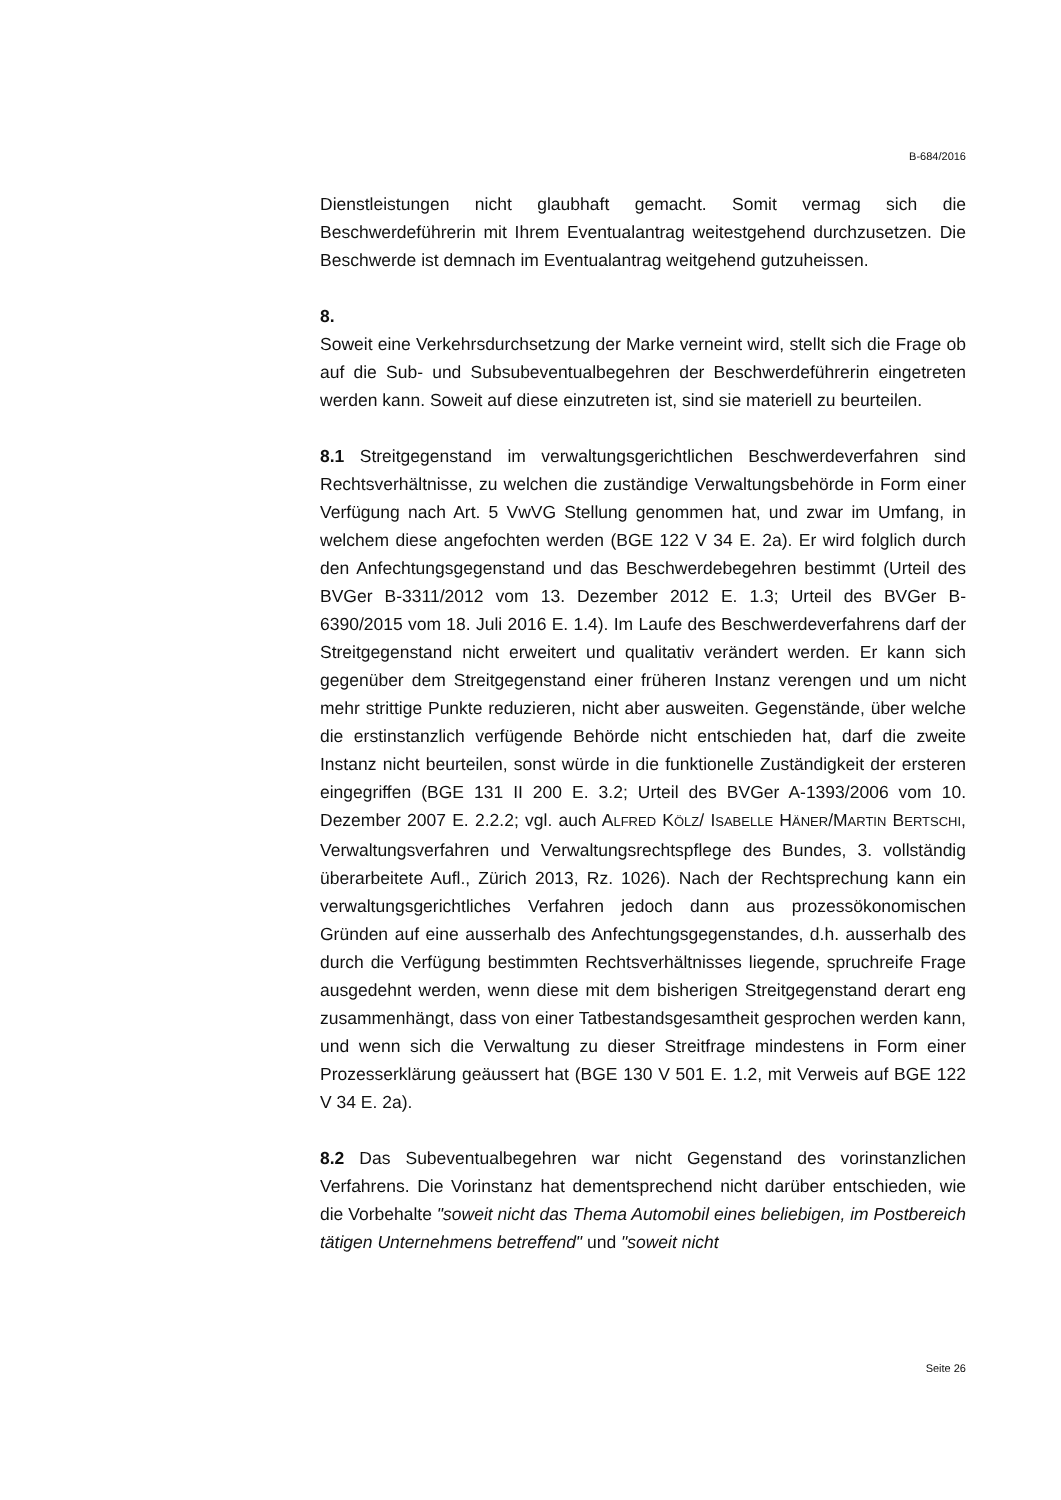B-684/2016
Dienstleistungen nicht glaubhaft gemacht. Somit vermag sich die Beschwerdeführerin mit Ihrem Eventualantrag weitestgehend durchzusetzen. Die Beschwerde ist demnach im Eventualantrag weitgehend gutzuheissen.
8.
Soweit eine Verkehrsdurchsetzung der Marke verneint wird, stellt sich die Frage ob auf die Sub- und Subsubeventualbegehren der Beschwerdeführerin eingetreten werden kann. Soweit auf diese einzutreten ist, sind sie materiell zu beurteilen.
8.1 Streitgegenstand im verwaltungsgerichtlichen Beschwerdeverfahren sind Rechtsverhältnisse, zu welchen die zuständige Verwaltungsbehörde in Form einer Verfügung nach Art. 5 VwVG Stellung genommen hat, und zwar im Umfang, in welchem diese angefochten werden (BGE 122 V 34 E. 2a). Er wird folglich durch den Anfechtungsgegenstand und das Beschwerdebegehren bestimmt (Urteil des BVGer B-3311/2012 vom 13. Dezember 2012 E. 1.3; Urteil des BVGer B-6390/2015 vom 18. Juli 2016 E. 1.4). Im Laufe des Beschwerdeverfahrens darf der Streitgegenstand nicht erweitert und qualitativ verändert werden. Er kann sich gegenüber dem Streitgegenstand einer früheren Instanz verengen und um nicht mehr strittige Punkte reduzieren, nicht aber ausweiten. Gegenstände, über welche die erstinstanzlich verfügende Behörde nicht entschieden hat, darf die zweite Instanz nicht beurteilen, sonst würde in die funktionelle Zuständigkeit der ersteren eingegriffen (BGE 131 II 200 E. 3.2; Urteil des BVGer A-1393/2006 vom 10. Dezember 2007 E. 2.2.2; vgl. auch ALFRED KÖLZ/ ISABELLE HÄNER/MARTIN BERTSCHI, Verwaltungsverfahren und Verwaltungsrechtspflege des Bundes, 3. vollständig überarbeitete Aufl., Zürich 2013, Rz. 1026). Nach der Rechtsprechung kann ein verwaltungsgerichtliches Verfahren jedoch dann aus prozessökonomischen Gründen auf eine ausserhalb des Anfechtungsgegenstandes, d.h. ausserhalb des durch die Verfügung bestimmten Rechtsverhältnisses liegende, spruchreife Frage ausgedehnt werden, wenn diese mit dem bisherigen Streitgegenstand derart eng zusammenhängt, dass von einer Tatbestandsgesamtheit gesprochen werden kann, und wenn sich die Verwaltung zu dieser Streitfrage mindestens in Form einer Prozesserklärung geäussert hat (BGE 130 V 501 E. 1.2, mit Verweis auf BGE 122 V 34 E. 2a).
8.2 Das Subeventualbegehren war nicht Gegenstand des vorinstanzlichen Verfahrens. Die Vorinstanz hat dementsprechend nicht darüber entschieden, wie die Vorbehalte "soweit nicht das Thema Automobil eines beliebigen, im Postbereich tätigen Unternehmens betreffend" und "soweit nicht
Seite 26